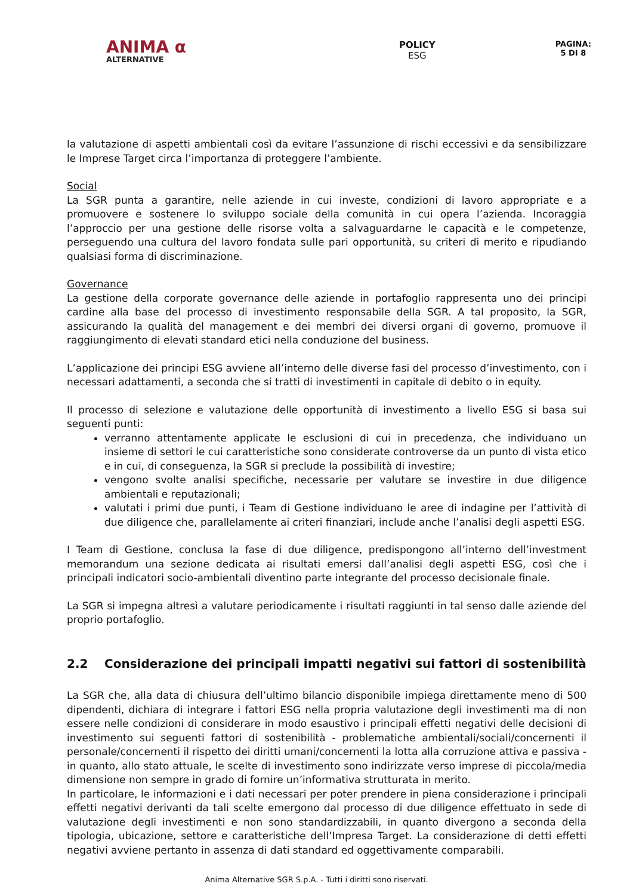ANIMA ⍺
ALTERNATIVE
POLICY
ESG
PAGINA:
5 DI 8
la valutazione di aspetti ambientali così da evitare l’assunzione di rischi eccessivi e da sensibilizzare le Imprese Target circa l’importanza di proteggere l’ambiente.
Social
La SGR punta a garantire, nelle aziende in cui investe, condizioni di lavoro appropriate e a promuovere e sostenere lo sviluppo sociale della comunità in cui opera l’azienda. Incoraggia l’approccio per una gestione delle risorse volta a salvaguardarne le capacità e le competenze, perseguendo una cultura del lavoro fondata sulle pari opportunità, su criteri di merito e ripudiando qualsiasi forma di discriminazione.
Governance
La gestione della corporate governance delle aziende in portafoglio rappresenta uno dei principi cardine alla base del processo di investimento responsabile della SGR. A tal proposito, la SGR, assicurando la qualità del management e dei membri dei diversi organi di governo, promuove il raggiungimento di elevati standard etici nella conduzione del business.
L’applicazione dei principi ESG avviene all’interno delle diverse fasi del processo d’investimento, con i necessari adattamenti, a seconda che si tratti di investimenti in capitale di debito o in equity.
Il processo di selezione e valutazione delle opportunità di investimento a livello ESG si basa sui seguenti punti:
verranno attentamente applicate le esclusioni di cui in precedenza, che individuano un insieme di settori le cui caratteristiche sono considerate controverse da un punto di vista etico e in cui, di conseguenza, la SGR si preclude la possibilità di investire;
vengono svolte analisi specifiche, necessarie per valutare se investire in due diligence ambientali e reputazionali;
valutati i primi due punti, i Team di Gestione individuano le aree di indagine per l’attività di due diligence che, parallelamente ai criteri finanziari, include anche l’analisi degli aspetti ESG.
I Team di Gestione, conclusa la fase di due diligence, predispongono all’interno dell’investment memorandum una sezione dedicata ai risultati emersi dall’analisi degli aspetti ESG, così che i principali indicatori socio-ambientali diventino parte integrante del processo decisionale finale.
La SGR si impegna altresì a valutare periodicamente i risultati raggiunti in tal senso dalle aziende del proprio portafoglio.
2.2 Considerazione dei principali impatti negativi sui fattori di sostenibilità
La SGR che, alla data di chiusura dell’ultimo bilancio disponibile impiega direttamente meno di 500 dipendenti, dichiara di integrare i fattori ESG nella propria valutazione degli investimenti ma di non essere nelle condizioni di considerare in modo esaustivo i principali effetti negativi delle decisioni di investimento sui seguenti fattori di sostenibilità - problematiche ambientali/sociali/concernenti il personale/concernenti il rispetto dei diritti umani/concernenti la lotta alla corruzione attiva e passiva - in quanto, allo stato attuale, le scelte di investimento sono indirizzate verso imprese di piccola/media dimensione non sempre in grado di fornire un’informativa strutturata in merito.
In particolare, le informazioni e i dati necessari per poter prendere in piena considerazione i principali effetti negativi derivanti da tali scelte emergono dal processo di due diligence effettuato in sede di valutazione degli investimenti e non sono standardizzabili, in quanto divergono a seconda della tipologia, ubicazione, settore e caratteristiche dell’Impresa Target. La considerazione di detti effetti negativi avviene pertanto in assenza di dati standard ed oggettivamente comparabili.
Anima Alternative SGR S.p.A. - Tutti i diritti sono riservati.